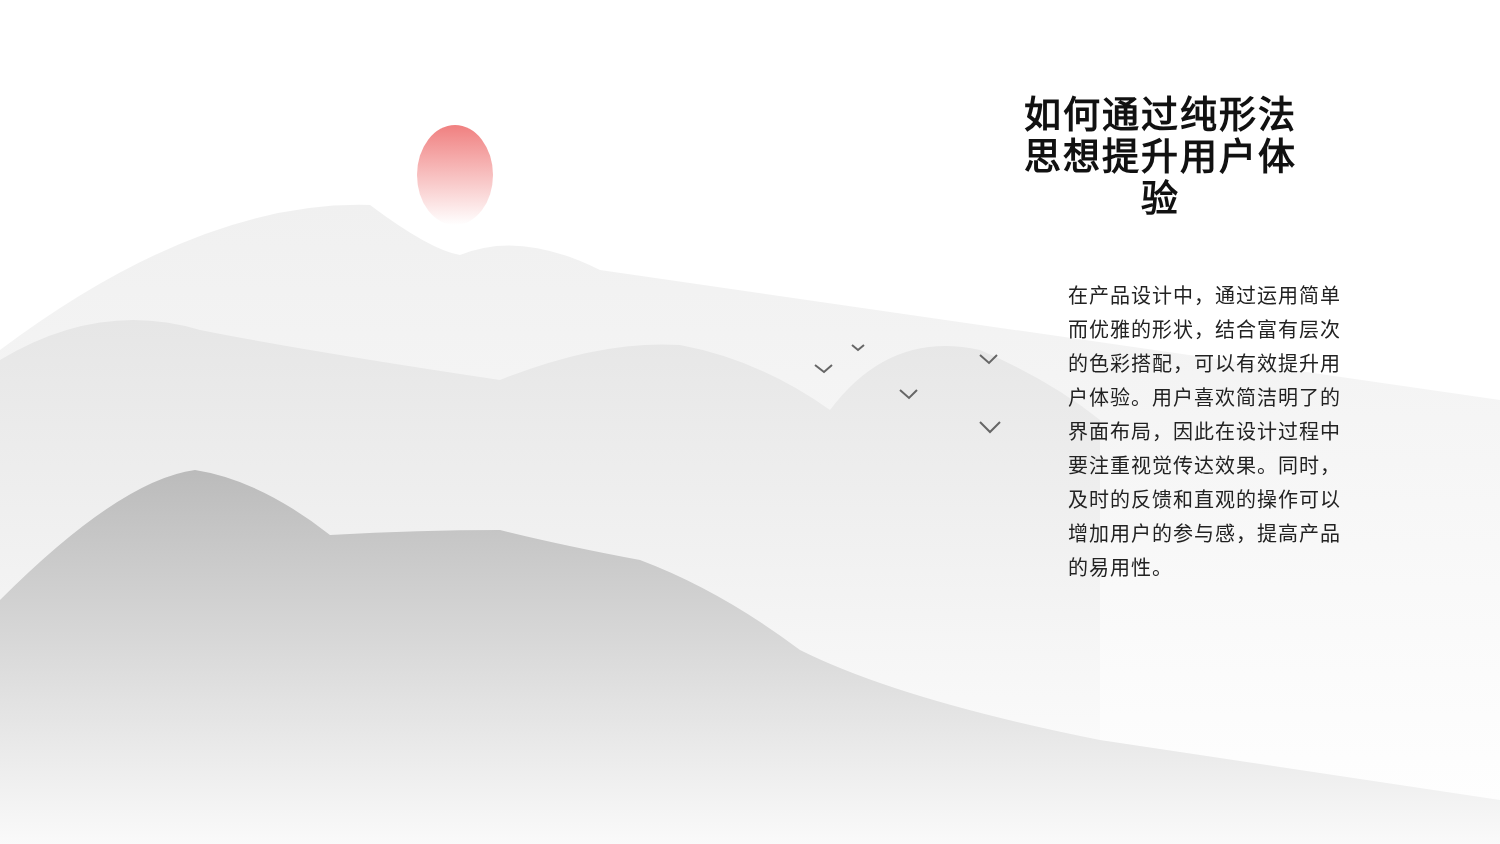如何通过纯形法思想提升用户体验
在产品设计中，通过运用简单而优雅的形状，结合富有层次的色彩搭配，可以有效提升用户体验。用户喜欢简洁明了的界面布局，因此在设计过程中要注重视觉传达效果。同时，及时的反馈和直观的操作可以增加用户的参与感，提高产品的易用性。